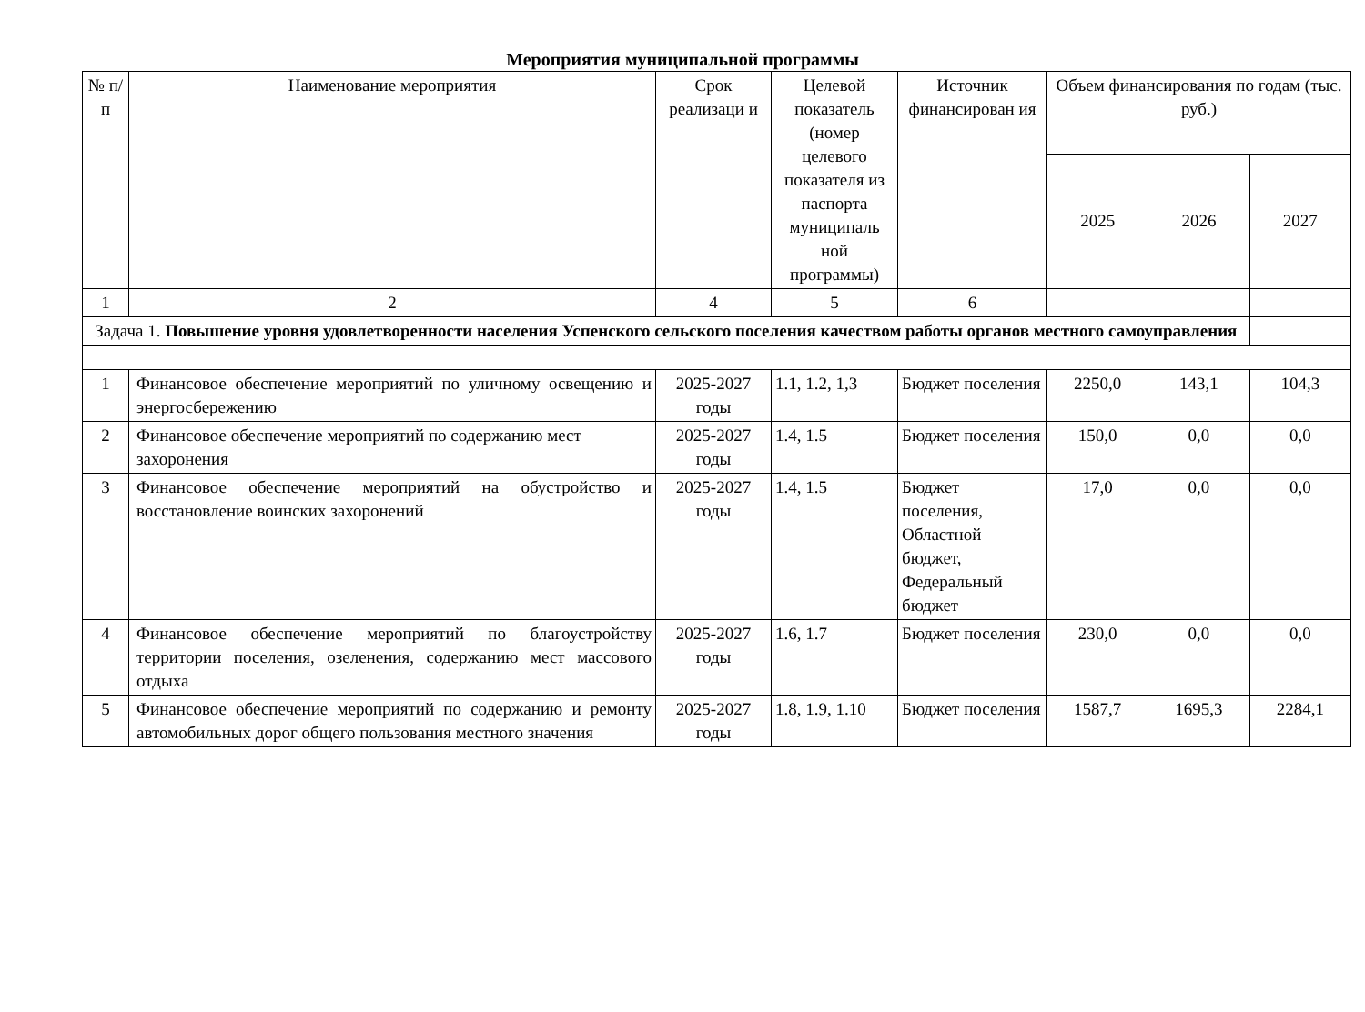Мероприятия муниципальной программы
| № п/п | Наименование мероприятия | Срок реализаци и | Целевой показатель (номер целевого показателя из паспорта муниципаль ной программы) | Источник финансирован ия | Объем финансирования по годам (тыс. руб.) | | |
| --- | --- | --- | --- | --- | --- | --- | --- |
| | | | | | 2025 | 2026 | 2027 |
| 1 | 2 | 4 | 5 | 6 | | | |
| Задача 1. Повышение уровня удовлетворенности населения Успенского сельского поселения качеством работы органов местного самоуправления | | | | | | | |
| 1 | Финансовое обеспечение мероприятий по уличному освещению и энергосбережению | 2025-2027 годы | 1.1, 1.2, 1,3 | Бюджет поселения | 2250,0 | 143,1 | 104,3 |
| 2 | Финансовое обеспечение мероприятий по содержанию мест захоронения | 2025-2027 годы | 1.4, 1.5 | Бюджет поселения | 150,0 | 0,0 | 0,0 |
| 3 | Финансовое обеспечение мероприятий на обустройство и восстановление воинских захоронений | 2025-2027 годы | 1.4, 1.5 | Бюджет поселения, Областной бюджет, Федеральный бюджет | 17,0 | 0,0 | 0,0 |
| 4 | Финансовое обеспечение мероприятий по благоустройству территории поселения, озеленения, содержанию мест массового отдыха | 2025-2027 годы | 1.6, 1.7 | Бюджет поселения | 230,0 | 0,0 | 0,0 |
| 5 | Финансовое обеспечение мероприятий по содержанию и ремонту автомобильных дорог общего пользования местного значения | 2025-2027 годы | 1.8, 1.9, 1.10 | Бюджет поселения | 1587,7 | 1695,3 | 2284,1 |